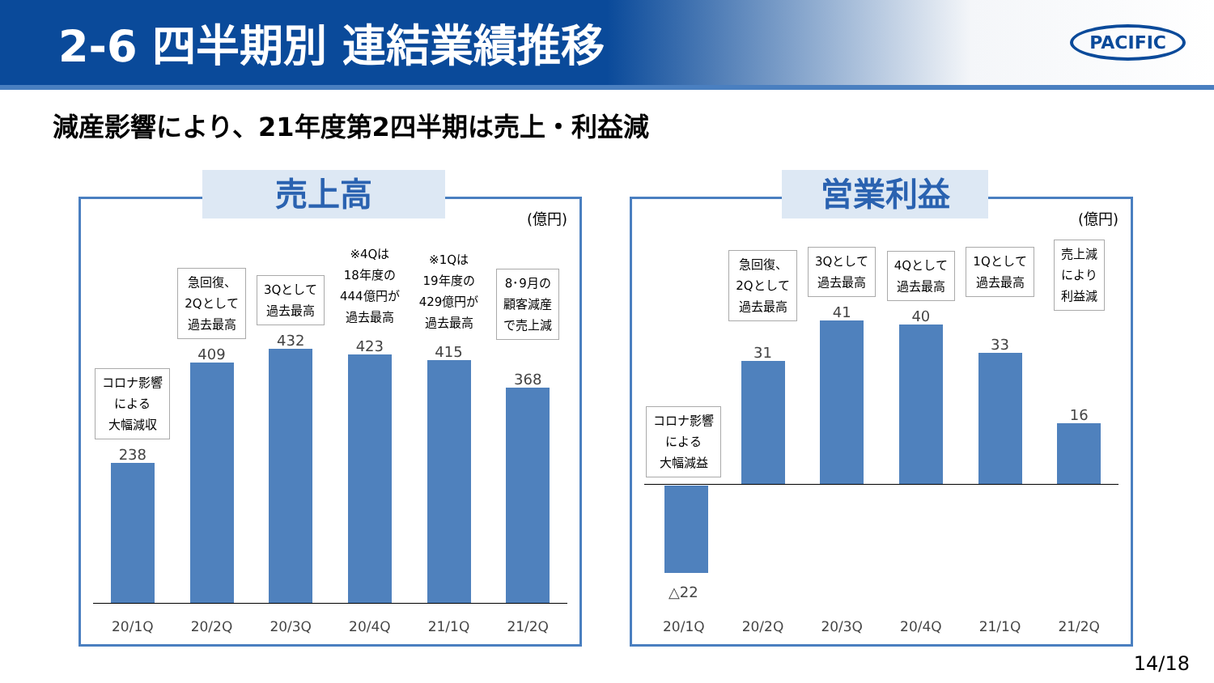2-6 四半期別 連結業績推移
PACIFIC
減産影響により、21年度第2四半期は売上・利益減
売上高
(億円)
コロナ影響
による
大幅減収
238
急回復、
2Qとして
過去最高
409
3Qとして
過去最高
432
※4Qは
18年度の
444億円が
過去最高
423
※1Qは
19年度の
429億円が
過去最高
415
8･9月の
顧客減産
で売上減
368
20/1Q 20/2Q 20/3Q 20/4Q 21/1Q 21/2Q
営業利益
(億円)
コロナ影響
による
大幅減益
急回復、
2Qとして
過去最高
31
3Qとして
過去最高
41
4Qとして
過去最高
40
1Qとして
過去最高
33
売上減
により
利益減
16
△22
20/1Q 20/2Q 20/3Q 20/4Q 21/1Q 21/2Q
14/18